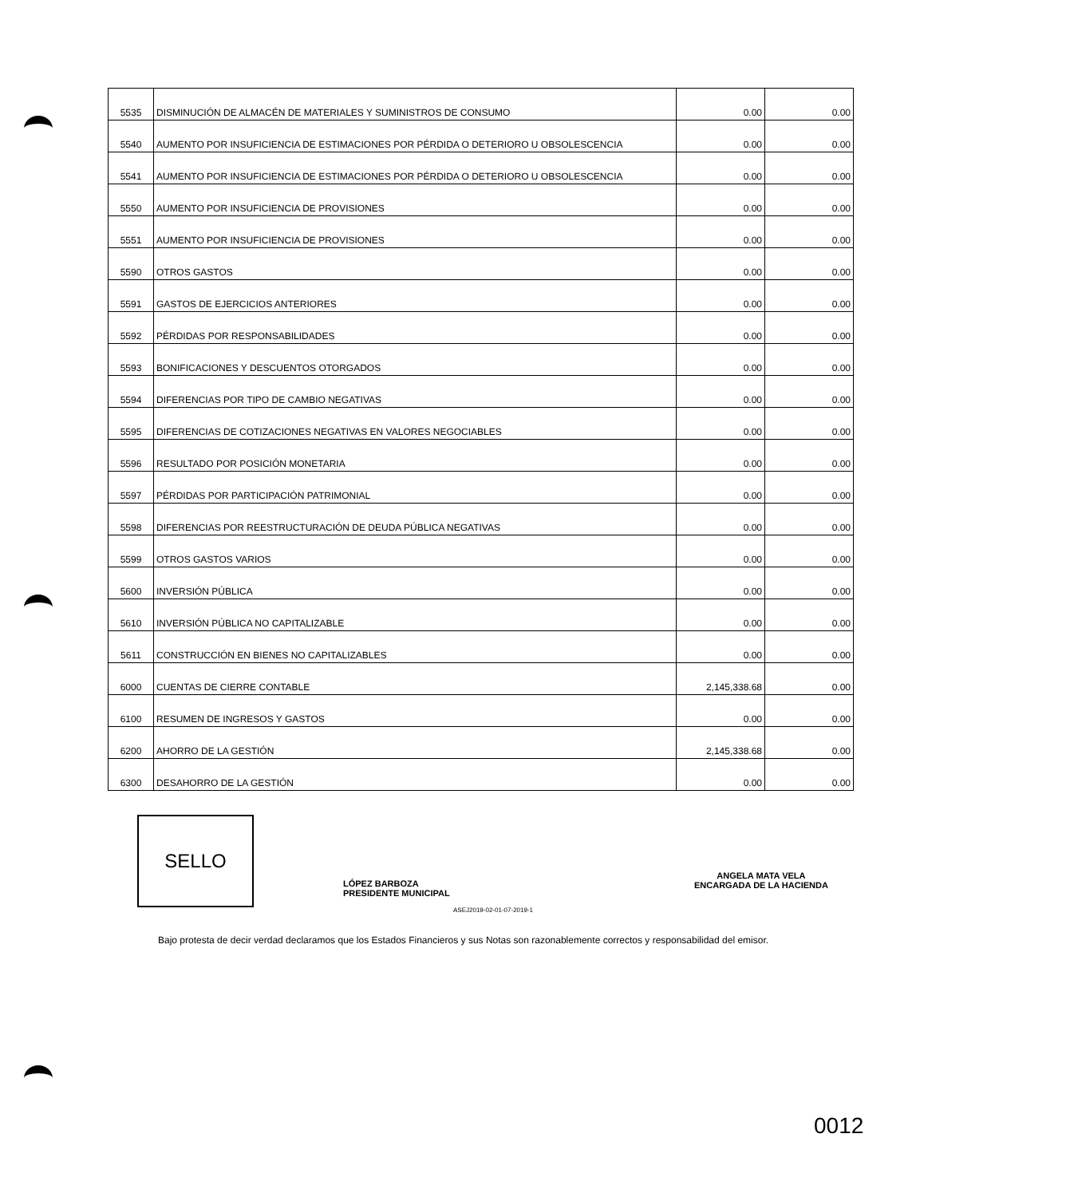| 5535 | DISMINUCIÓN DE ALMACÉN DE MATERIALES Y SUMINISTROS DE CONSUMO | 0.00 | 0.00 |
| 5540 | AUMENTO POR INSUFICIENCIA DE ESTIMACIONES POR PÉRDIDA O DETERIORO U OBSOLESCENCIA | 0.00 | 0.00 |
| 5541 | AUMENTO POR INSUFICIENCIA DE ESTIMACIONES POR PÉRDIDA O DETERIORO U OBSOLESCENCIA | 0.00 | 0.00 |
| 5550 | AUMENTO POR INSUFICIENCIA DE PROVISIONES | 0.00 | 0.00 |
| 5551 | AUMENTO POR INSUFICIENCIA DE PROVISIONES | 0.00 | 0.00 |
| 5590 | OTROS GASTOS | 0.00 | 0.00 |
| 5591 | GASTOS DE EJERCICIOS ANTERIORES | 0.00 | 0.00 |
| 5592 | PÉRDIDAS POR RESPONSABILIDADES | 0.00 | 0.00 |
| 5593 | BONIFICACIONES Y DESCUENTOS OTORGADOS | 0.00 | 0.00 |
| 5594 | DIFERENCIAS POR TIPO DE CAMBIO NEGATIVAS | 0.00 | 0.00 |
| 5595 | DIFERENCIAS DE COTIZACIONES NEGATIVAS EN VALORES NEGOCIABLES | 0.00 | 0.00 |
| 5596 | RESULTADO POR POSICIÓN MONETARIA | 0.00 | 0.00 |
| 5597 | PÉRDIDAS POR PARTICIPACIÓN PATRIMONIAL | 0.00 | 0.00 |
| 5598 | DIFERENCIAS POR REESTRUCTURACIÓN DE DEUDA PÚBLICA NEGATIVAS | 0.00 | 0.00 |
| 5599 | OTROS GASTOS VARIOS | 0.00 | 0.00 |
| 5600 | INVERSIÓN PÚBLICA | 0.00 | 0.00 |
| 5610 | INVERSIÓN PÚBLICA NO CAPITALIZABLE | 0.00 | 0.00 |
| 5611 | CONSTRUCCIÓN EN BIENES NO CAPITALIZABLES | 0.00 | 0.00 |
| 6000 | CUENTAS DE CIERRE CONTABLE | 2,145,338.68 | 0.00 |
| 6100 | RESUMEN DE INGRESOS Y GASTOS | 0.00 | 0.00 |
| 6200 | AHORRO DE LA GESTIÓN | 2,145,338.68 | 0.00 |
| 6300 | DESAHORRO DE LA GESTIÓN | 0.00 | 0.00 |
SELLO
LÓPEZ BARBOZA
PRESIDENTE MUNICIPAL
ASEJ2019-02-01-07-2019-1
ANGELA MATA VELA
ENCARGADA DE LA HACIENDA
Bajo protesta de decir verdad declaramos que los Estados Financieros y sus Notas son razonablemente correctos y responsabilidad del emisor.
0012